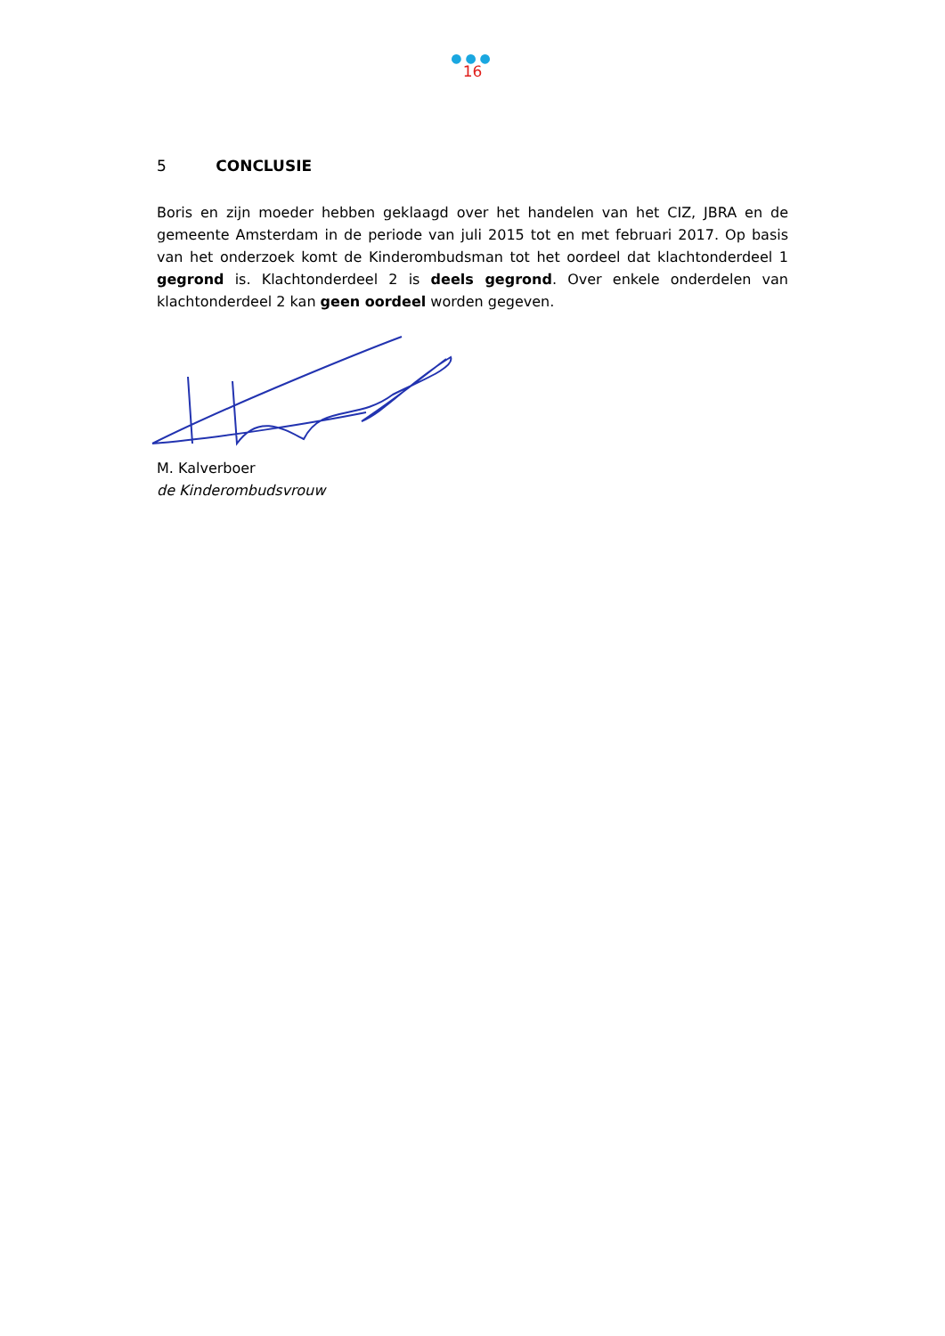●●●
16
5 CONCLUSIE
Boris en zijn moeder hebben geklaagd over het handelen van het CIZ, JBRA en de gemeente Amsterdam in de periode van juli 2015 tot en met februari 2017. Op basis van het onderzoek komt de Kinderombudsman tot het oordeel dat klachtonderdeel 1 gegrond is. Klachtonderdeel 2 is deels gegrond. Over enkele onderdelen van klachtonderdeel 2 kan geen oordeel worden gegeven.
M. Kalverboer
de Kinderombudsvrouw